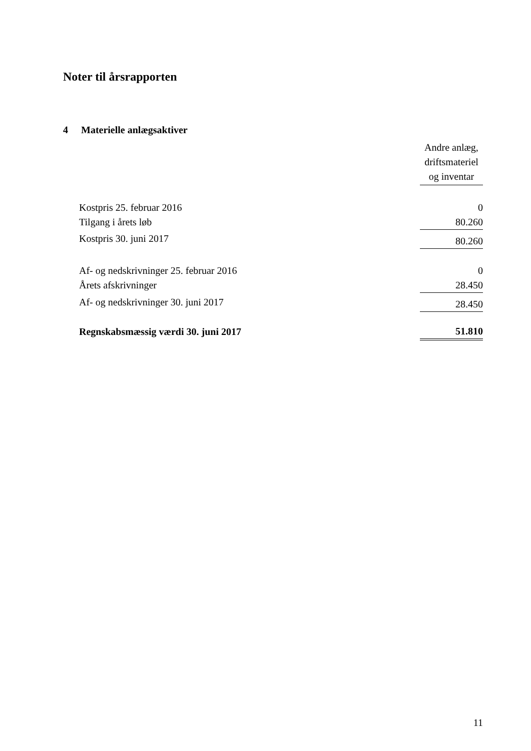Noter til årsrapporten
4 Materielle anlægsaktiver
| | Andre anlæg, driftsmateriel og inventar |
| Kostpris 25. februar 2016 | 0 |
| Tilgang i årets løb | 80.260 |
| Kostpris 30. juni 2017 | 80.260 |
| Af- og nedskrivninger 25. februar 2016 | 0 |
| Årets afskrivninger | 28.450 |
| Af- og nedskrivninger 30. juni 2017 | 28.450 |
| Regnskabsmæssig værdi 30. juni 2017 | 51.810 |
11